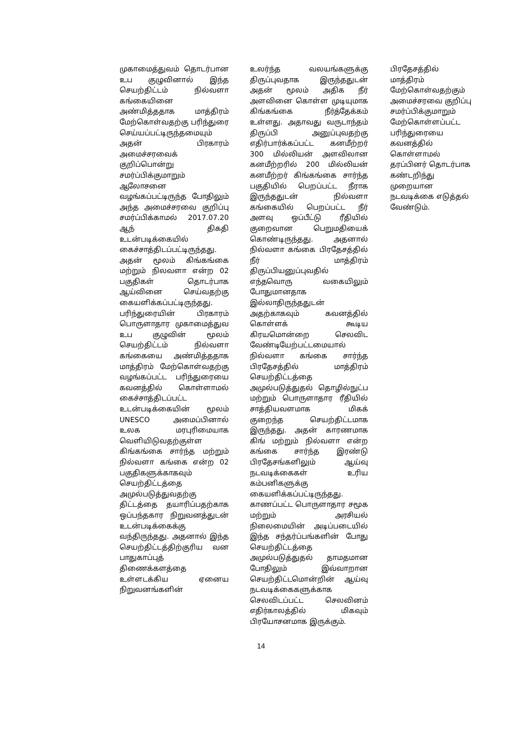முகாமைத்துவம் தொடர்பான உப குழுவினால் இந்த செயற்திட்டம் நில்வளா கங்கையினை அண்மித்ததாக மாத்திரம் மேற்கொள்வதற்கு பரிந்துரை செய்யப்பட்டிருந்தமையும் அதன் பிரகாரம் அமைச்சரவைக் குறிப்பொன்று சமர்ப்பிக்குமாறும் ஆலோசனை வழங்கப்பட்டிருந்த போதிலும் அந்த அமைச்சரவை குறிப்பு சமர்ப்பிக்காமல் 2017.07.20 ஆந் திகதி உடன்படிக்கையில் கைச்சாத்திடப்பட்டிருந்தது. அதன் மூலம் கிங்கங்கை மற்றும் நிலவளா என்ற 02 பகுதிகள் தொடர்பாக ஆய்வினை செய்வதற்கு கையளிக்கப்பட்டிருந்தது. பரிந்துரையின் பிரகாரம் பொருளாதார முகாமைத்துவ உப குழுவின் மூலம் செயற்திட்டம் நில்வளா கங்கையை அண்மித்ததாக மாத்திரம் மேற்கொள்வதற்கு வழங்கப்பட்ட பரிந்துரையை கவனத்தில் கொள்ளாமல் கைச்சாத்திடப்பட்ட உடன்படிக்கையின் மூலம் UNESCO அமைப்பினால் உலக மரபுரிமையாக வெளியிடுவதற்குள்ள கிங்கங்கை சார்ந்த மற்றும் நில்வளா கங்கை என்ற 02 பகுதிகளுக்காகவும் செயற்திட்டத்தை அமுல்படுத்துவதற்கு திட்டத்தை தயாரிப்பதற்காக ஒப்பந்தகார நிறுவனத்துடன் உடன்படிக்கைக்கு வந்திருந்தது. அதனால் இந்த செயற்திட்டத்திற்குரிய வன பாதுகாப்புத் திணைக்களத்தை உள்ளடக்கிய ஏனைய நிறுவனங்களின்
உலர்ந்த வலயங்களுக்கு திருப்புவதாக இருந்ததுடன் அதன் மூலம் அதிக நீர் அளவினை கொள்ள முடியுமாக கிங்கங்கை நீர்த்தேக்கம் உள்ளது. அதாவது வருடாந்தம் திருப்பி அனுப்புவதற்கு எதிர்பார்க்கப்பட்ட கனமீற்றர் 300 மில்லியன் அளவிலான கனமீற்றரில் 200 மில்லியன் கனமீற்றர் கிங்கங்கை சார்ந்த பகுதியில் பெறப்பட்ட நீராக இருந்ததுடன் நில்வளா கங்கையில் பெறப்பட்ட நீர் அளவு ஒப்பீட்டு ரீதியில் குறைவான பெறுமதியைக் கொண்டிருந்தது. அதனால் நில்வளா கங்கை பிரதேசத்தில் நீர் மாத்திரம் திருப்பியனுப்புவதில் எந்தவொரு வகையிலும் போதுமானதாக இல்லாதிருந்ததுடன் அதற்காகவும் கவனத்தில் கொள்ளக் கூடிய கிரயமொன்றை செலவிட வேண்டியேற்பட்டமையால் நில்வளா கங்கை சார்ந்த பிரதேசத்தில் மாத்திரம் செயற்திட்டத்தை அமுல்படுத்துதல் தொழில்நுட்ப மற்றும் பொருளாதார ரீதியில் சாத்தியவளமாக மிகக் குறைந்த செயற்திட்டமாக இருந்தது. அதன் காரணமாக கிங் மற்றும் நில்வளா என்ற கங்கை சார்ந்த இரண்டு பிரதேசங்களிலும் ஆய்வு நடவடிக்கைகள் உரிய கம்பனிகளுக்கு கையளிக்கப்பட்டிருந்தது. காணப்பட்ட பொருளாதார சமூக மற்றும் அரசியல் நிலைமையின் அடிப்படையில் இந்த சந்தர்ப்பங்களின் போது செயற்திட்டத்தை அமுல்படுத்துதல் தாமதமான போதிலும் இவ்வாறான செயற்திட்டமொன்றின் ஆய்வு நடவடிக்கைகளுக்காக செலவிடப்பட்ட செலவினம் எதிர்காலத்தில் மிகவும் பிரயோசனமாக இருக்கும்.
பிரதேசத்தில் மாத்திரம் மேற்கொள்வதற்கும் அமைச்சரவை குறிப்பு சமர்ப்பிக்குமாறும் மேற்கொள்ளப்பட்ட பரிந்துரையை கவனத்தில் கொள்ளாமல் தரப்பினர் தொடர்பாக கண்டறிந்து முறையான நடவடிக்கை எடுத்தல் வேண்டும்.
14